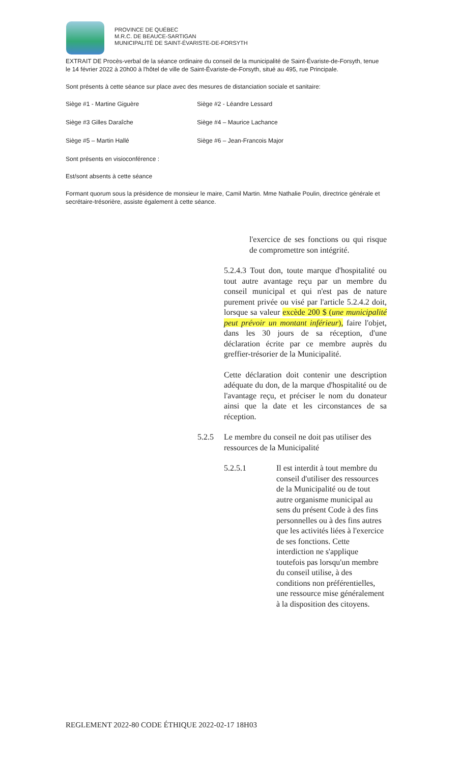PROVINCE DE QUÉBEC
M.R.C. DE BEAUCE-SARTIGAN
MUNICIPALITÉ DE SAINT-ÉVARISTE-DE-FORSYTH
EXTRAIT DE Procès-verbal de la séance ordinaire du conseil de la municipalité de Saint-Évariste-de-Forsyth, tenue le 14 février 2022 à 20h00 à l'hôtel de ville de Saint-Évariste-de-Forsyth, situé au 495, rue Principale.
Sont présents à cette séance sur place avec des mesures de distanciation sociale et sanitaire:
Siège #1 - Martine Giguère Siège #2 - Léandre Lessard
Siège #3 Gilles Daraîche Siège #4 – Maurice Lachance
Siège #5 – Martin Hallé Siège #6 – Jean-Francois Major
Sont présents en visioconférence :
Est/sont absents à cette séance
Formant quorum sous la présidence de monsieur le maire, Camil Martin. Mme Nathalie Poulin, directrice générale et secrétaire-trésorière, assiste également à cette séance.
l'exercice de ses fonctions ou qui risque de compromettre son intégrité.
5.2.4.3 Tout don, toute marque d'hospitalité ou tout autre avantage reçu par un membre du conseil municipal et qui n'est pas de nature purement privée ou visé par l'article 5.2.4.2 doit, lorsque sa valeur excède 200 $ (une municipalité peut prévoir un montant inférieur), faire l'objet, dans les 30 jours de sa réception, d'une déclaration écrite par ce membre auprès du greffier-trésorier de la Municipalité.
Cette déclaration doit contenir une description adéquate du don, de la marque d'hospitalité ou de l'avantage reçu, et préciser le nom du donateur ainsi que la date et les circonstances de sa réception.
5.2.5 Le membre du conseil ne doit pas utiliser des ressources de la Municipalité
5.2.5.1 Il est interdit à tout membre du conseil d'utiliser des ressources de la Municipalité ou de tout autre organisme municipal au sens du présent Code à des fins personnelles ou à des fins autres que les activités liées à l'exercice de ses fonctions. Cette interdiction ne s'applique toutefois pas lorsqu'un membre du conseil utilise, à des conditions non préférentielles, une ressource mise généralement à la disposition des citoyens.
REGLEMENT 2022-80 CODE ÉTHIQUE 2022-02-17 18H03